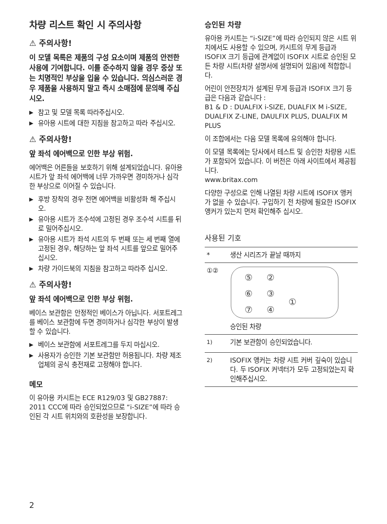차량 리스트 확인 시 주의사항
⚠ 주의사항!
이 모델 목록은 제품의 구성 요소이며 제품의 안전한 사용에 기여합니다. 이를 준수하지 않을 경우 중상 또는 치명적인 부상을 입을 수 있습니다. 의심스러운 경우 제품을 사용하지 말고 즉시 소매점에 문의해 주십시오.
▶ 참고 및 모델 목록 따라주십시오.
▶ 유아용 시트에 대한 지침을 참고하고 따라 주십시오.
⚠ 주의사항!
앞 좌석 에어백으로 인한 부상 위험.
에어백은 어른들을 보호하기 위해 설계되었습니다. 유아용 시트가 앞 좌석 에어백에 너무 가까우면 경미하거나 심각한 부상으로 이어질 수 있습니다.
▶ 후방 장착의 경우 전면 에어백을 비활성화 해 주십시오.
▶ 유아용 시트가 조수석에 고정된 경우 조수석 시트를 뒤로 밀어주십시오.
▶ 유아용 시트가 좌석 시트의 두 번째 또는 세 번째 열에 고정된 경우, 해당하는 앞 좌석 시트를 앞으로 밀어주십시오.
▶ 차량 가이드북의 지침을 참고하고 따라주 십시오.
⚠ 주의사항!
앞 좌석 에어백으로 인한 부상 위험.
베이스 보관함은 안정적인 베이스가 아닙니다. 서포트레그를 베이스 보관함에 두면 경미하거나 심각한 부상이 발생할 수 있습니다.
▶ 베이스 보관함에 서포트레그를 두지 마십시오.
▶ 사용자가 승인한 기본 보관함만 허용됩니다. 차량 제조업체의 공식 충전재로 고정해야 합니다.
메모
이 유아용 카시트는 ECE R129/03 및 GB27887: 2011 CCC에 따라 승인되었으므로 “i-SIZE”에 따라 승인된 각 시트 위치와의 호환성을 보장합니다.
승인된 차량
유아용 카시트는 “i-SIZE”에 따라 승인되지 않은 시트 위치에서도 사용할 수 있으며, 카시트의 무게 등급과 ISOFIX 크기 등급에 관계없이 ISOFIX 시트로 승인된 모든 차량 시트(차량 설명서에 설명되어 있음)에 적합합니다.
어린이 안전장치가 설계된 무게 등급과 ISOFIX 크기 등급은 다음과 같습니다 :
B1 & D : DUALFIX i-SIZE, DUALFIX M i-SIZE, DUALFIX Z-LINE, DAULFIX PLUS, DUALFIX M PLUS
이 조합에서는 다음 모델 목록에 유의해야 합니다.
이 모델 목록에는 당사에서 테스트 및 승인한 차량용 시트가 포함되어 있습니다. 이 버전은 아래 사이트에서 제공됩니다.
www.britax.com
다양한 구성으로 인해 나열된 차량 시트에 ISOFIX 앵커가 없을 수 있습니다. 구입하기 전 차량에 필요한 ISOFIX 앵커가 있는지 먼저 확인해주 십시오.
사용된 기호
| * | 생산 시리즈가 끝날 때까지 |
| ①② | ⑤ ② ⑥ ③ ⑦ ④ ① 승인된 차량 |
| <sup>1)</sup> | 기본 보관함이 승인되었습니다. |
| <sup>2)</sup> | ISOFIX 앵커는 차량 시트 커버 깊숙이 있습니다. 두 ISOFIX 커넥터가 모두 고정되었는지 확인해주십시오. |
2